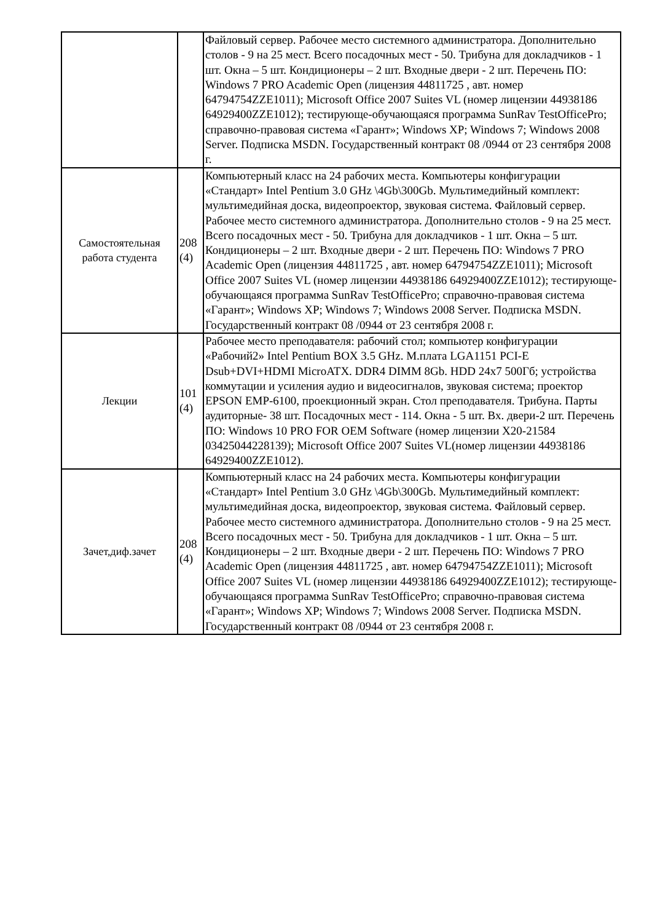| | | Файловый сервер. Рабочее место системного администратора. Дополнительно столов - 9 на 25 мест. Всего посадочных мест - 50. Трибуна для докладчиков - 1 шт. Окна – 5 шт. Кондиционеры – 2 шт. Входные двери - 2 шт. Перечень ПО: Windows 7 PRO Academic Open (лицензия 44811725 , авт. номер 64794754ZZE1011); Microsoft Office 2007 Suites VL (номер лицензии 44938186 64929400ZZE1012); тестирующе-обучающаяся программа SunRav TestOfficePro; справочно-правовая система «Гарант»; Windows XP; Windows 7; Windows 2008 Server. Подписка MSDN. Государственный контракт 08 /0944 от 23 сентября 2008 г. |
| Самостоятельная работа студента | 208 (4) | Компьютерный класс на 24 рабочих места. Компьютеры конфигурации «Стандарт» Intel Pentium 3.0 GHz \4Gb\300Gb. Мультимедийный комплект: мультимедийная доска, видеопроектор, звуковая система. Файловый сервер. Рабочее место системного администратора. Дополнительно столов - 9 на 25 мест. Всего посадочных мест - 50. Трибуна для докладчиков - 1 шт. Окна – 5 шт. Кондиционеры – 2 шт. Входные двери - 2 шт. Перечень ПО: Windows 7 PRO Academic Open (лицензия 44811725 , авт. номер 64794754ZZE1011); Microsoft Office 2007 Suites VL (номер лицензии 44938186 64929400ZZE1012); тестирующе-обучающаяся программа SunRav TestOfficePro; справочно-правовая система «Гарант»; Windows XP; Windows 7; Windows 2008 Server. Подписка MSDN. Государственный контракт 08 /0944 от 23 сентября 2008 г. |
| Лекции | 101 (4) | Рабочее место преподавателя: рабочий стол; компьютер конфигурации «Рабочий2» Intel Pentium BOX 3.5 GHz. M.плата LGA1151 PCI-E Dsub+DVI+HDMI MicroATX. DDR4 DIMM 8Gb. HDD 24x7 500Гб; устройства коммутации и усиления аудио и видеосигналов, звуковая система; проектор EPSON EMP-6100, проекционный экран. Стол преподавателя. Трибуна. Парты аудиторные- 38 шт. Посадочных мест - 114. Окна - 5 шт. Вх. двери-2 шт. Перечень ПО: Windows 10 PRO FOR OEM Software (номер лицензии X20-21584 03425044228139); Microsoft Office 2007 Suites VL(номер лицензии 44938186 64929400ZZE1012). |
| Зачет,диф.зачет | 208 (4) | Компьютерный класс на 24 рабочих места. Компьютеры конфигурации «Стандарт» Intel Pentium 3.0 GHz \4Gb\300Gb. Мультимедийный комплект: мультимедийная доска, видеопроектор, звуковая система. Файловый сервер. Рабочее место системного администратора. Дополнительно столов - 9 на 25 мест. Всего посадочных мест - 50. Трибуна для докладчиков - 1 шт. Окна – 5 шт. Кондиционеры – 2 шт. Входные двери - 2 шт. Перечень ПО: Windows 7 PRO Academic Open (лицензия 44811725 , авт. номер 64794754ZZE1011); Microsoft Office 2007 Suites VL (номер лицензии 44938186 64929400ZZE1012); тестирующе-обучающаяся программа SunRav TestOfficePro; справочно-правовая система «Гарант»; Windows XP; Windows 7; Windows 2008 Server. Подписка MSDN. Государственный контракт 08 /0944 от 23 сентября 2008 г. |